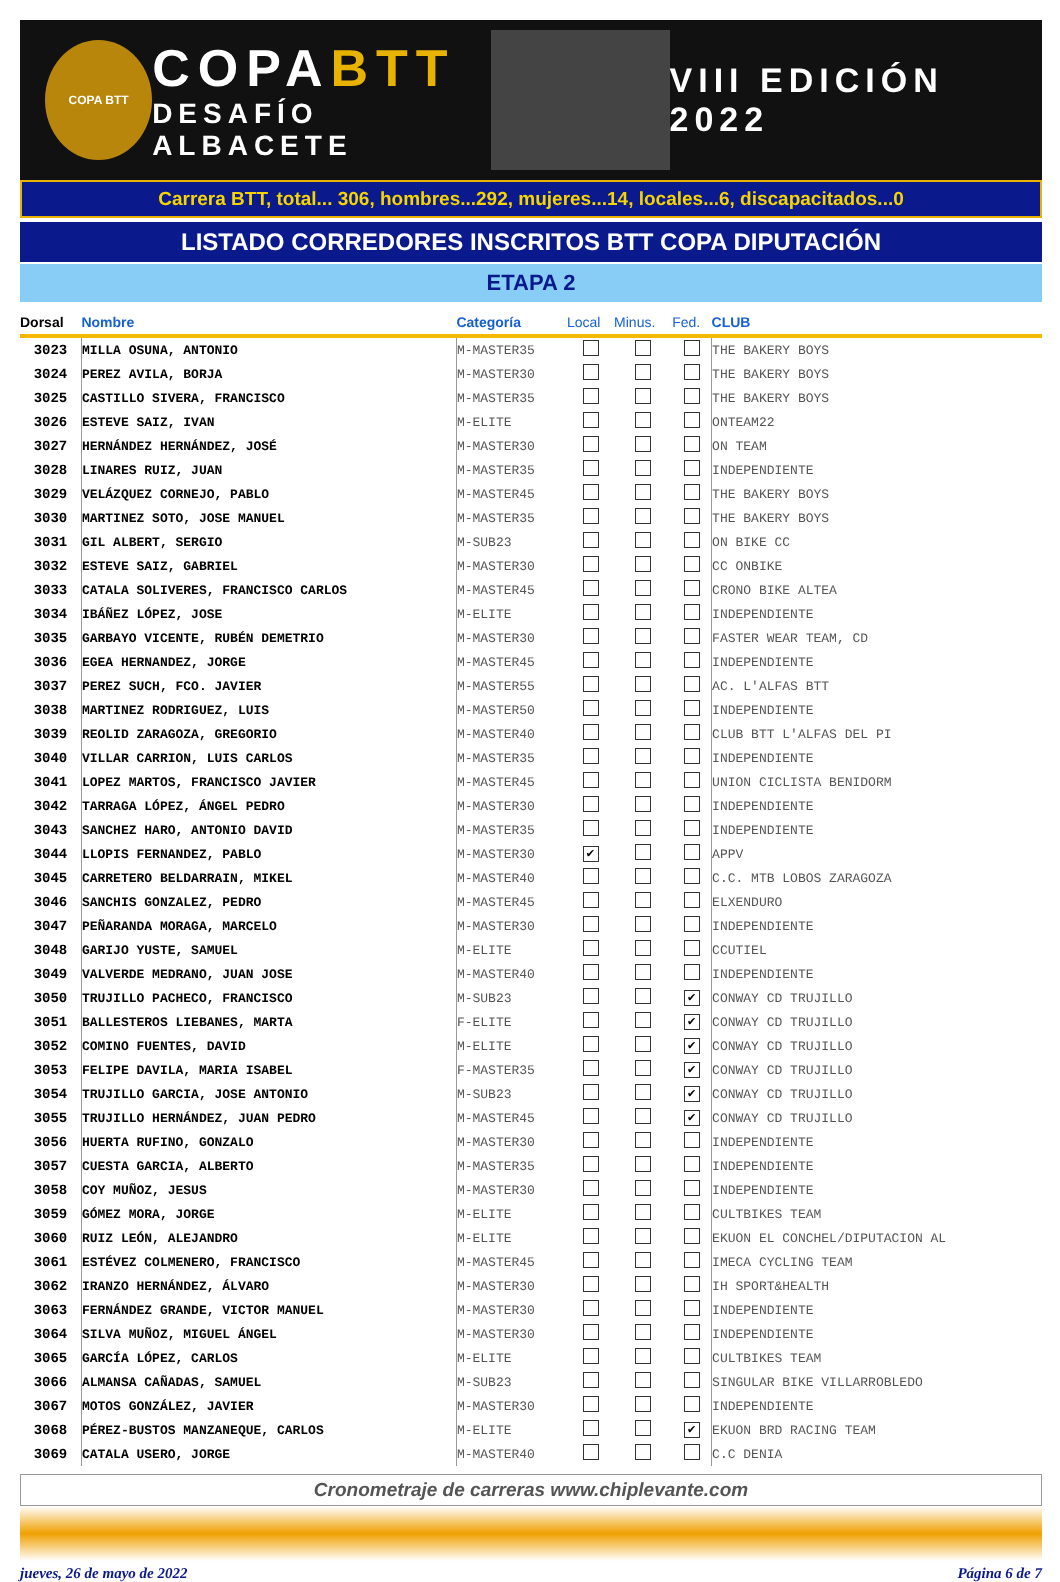COPA BTT
COPABTT
DESAFÍO ALBACETE
VIII EDICIÓN 2022
Carrera BTT, total... 306, hombres...292, mujeres...14, locales...6, discapacitados...0
LISTADO CORREDORES INSCRITOS BTT COPA DIPUTACIÓN
ETAPA 2
| Dorsal | Nombre | Categoría | Local | Minus. | Fed. | CLUB |
| --- | --- | --- | --- | --- | --- | --- |
| 3023 | MILLA OSUNA, ANTONIO | M-MASTER35 | | | | THE BAKERY BOYS |
| 3024 | PEREZ AVILA, BORJA | M-MASTER30 | | | | THE BAKERY BOYS |
| 3025 | CASTILLO SIVERA, FRANCISCO | M-MASTER35 | | | | THE BAKERY BOYS |
| 3026 | ESTEVE SAIZ, IVAN | M-ELITE | | | | ONTEAM22 |
| 3027 | HERNÁNDEZ HERNÁNDEZ, JOSÉ | M-MASTER30 | | | | ON TEAM |
| 3028 | LINARES RUIZ, JUAN | M-MASTER35 | | | | INDEPENDIENTE |
| 3029 | VELÁZQUEZ CORNEJO, PABLO | M-MASTER45 | | | | THE BAKERY BOYS |
| 3030 | MARTINEZ SOTO, JOSE MANUEL | M-MASTER35 | | | | THE BAKERY BOYS |
| 3031 | GIL ALBERT, SERGIO | M-SUB23 | | | | ON BIKE CC |
| 3032 | ESTEVE SAIZ, GABRIEL | M-MASTER30 | | | | CC ONBIKE |
| 3033 | CATALA SOLIVERES, FRANCISCO CARLOS | M-MASTER45 | | | | CRONO BIKE ALTEA |
| 3034 | IBÁÑEZ LÓPEZ, JOSE | M-ELITE | | | | INDEPENDIENTE |
| 3035 | GARBAYO VICENTE, RUBÉN DEMETRIO | M-MASTER30 | | | | FASTER WEAR TEAM, CD |
| 3036 | EGEA HERNANDEZ, JORGE | M-MASTER45 | | | | INDEPENDIENTE |
| 3037 | PEREZ SUCH, FCO. JAVIER | M-MASTER55 | | | | AC. L'ALFAS BTT |
| 3038 | MARTINEZ RODRIGUEZ, LUIS | M-MASTER50 | | | | INDEPENDIENTE |
| 3039 | REOLID ZARAGOZA, GREGORIO | M-MASTER40 | | | | CLUB BTT L'ALFAS DEL PI |
| 3040 | VILLAR CARRION, LUIS CARLOS | M-MASTER35 | | | | INDEPENDIENTE |
| 3041 | LOPEZ MARTOS, FRANCISCO JAVIER | M-MASTER45 | | | | UNION CICLISTA BENIDORM |
| 3042 | TARRAGA LÓPEZ, ÁNGEL PEDRO | M-MASTER30 | | | | INDEPENDIENTE |
| 3043 | SANCHEZ HARO, ANTONIO DAVID | M-MASTER35 | | | | INDEPENDIENTE |
| 3044 | LLOPIS FERNANDEZ, PABLO | M-MASTER30 | ✔ | | | APPV |
| 3045 | CARRETERO BELDARRAIN, MIKEL | M-MASTER40 | | | | C.C. MTB LOBOS ZARAGOZA |
| 3046 | SANCHIS GONZALEZ, PEDRO | M-MASTER45 | | | | ELXENDURO |
| 3047 | PEÑARANDA MORAGA, MARCELO | M-MASTER30 | | | | INDEPENDIENTE |
| 3048 | GARIJO YUSTE, SAMUEL | M-ELITE | | | | CCUTIEL |
| 3049 | VALVERDE MEDRANO, JUAN JOSE | M-MASTER40 | | | | INDEPENDIENTE |
| 3050 | TRUJILLO PACHECO, FRANCISCO | M-SUB23 | | | ✔ | CONWAY CD TRUJILLO |
| 3051 | BALLESTEROS LIEBANES, MARTA | F-ELITE | | | ✔ | CONWAY CD TRUJILLO |
| 3052 | COMINO FUENTES, DAVID | M-ELITE | | | ✔ | CONWAY CD TRUJILLO |
| 3053 | FELIPE DAVILA, MARIA ISABEL | F-MASTER35 | | | ✔ | CONWAY CD TRUJILLO |
| 3054 | TRUJILLO GARCIA, JOSE ANTONIO | M-SUB23 | | | ✔ | CONWAY CD TRUJILLO |
| 3055 | TRUJILLO HERNÁNDEZ, JUAN PEDRO | M-MASTER45 | | | ✔ | CONWAY CD TRUJILLO |
| 3056 | HUERTA RUFINO, GONZALO | M-MASTER30 | | | | INDEPENDIENTE |
| 3057 | CUESTA GARCIA, ALBERTO | M-MASTER35 | | | | INDEPENDIENTE |
| 3058 | COY MUÑOZ, JESUS | M-MASTER30 | | | | INDEPENDIENTE |
| 3059 | GÓMEZ MORA, JORGE | M-ELITE | | | | CULTBIKES TEAM |
| 3060 | RUIZ LEÓN, ALEJANDRO | M-ELITE | | | | EKUON EL CONCHEL/DIPUTACION AL |
| 3061 | ESTÉVEZ COLMENERO, FRANCISCO | M-MASTER45 | | | | IMECA CYCLING TEAM |
| 3062 | IRANZO HERNÁNDEZ, ÁLVARO | M-MASTER30 | | | | IH SPORT&HEALTH |
| 3063 | FERNÁNDEZ GRANDE, VICTOR MANUEL | M-MASTER30 | | | | INDEPENDIENTE |
| 3064 | SILVA MUÑOZ, MIGUEL ÁNGEL | M-MASTER30 | | | | INDEPENDIENTE |
| 3065 | GARCÍA LÓPEZ, CARLOS | M-ELITE | | | | CULTBIKES TEAM |
| 3066 | ALMANSA CAÑADAS, SAMUEL | M-SUB23 | | | | SINGULAR BIKE VILLARROBLEDO |
| 3067 | MOTOS GONZÁLEZ, JAVIER | M-MASTER30 | | | | INDEPENDIENTE |
| 3068 | PÉREZ-BUSTOS MANZANEQUE, CARLOS | M-ELITE | | | ✔ | EKUON BRD RACING TEAM |
| 3069 | CATALA USERO, JORGE | M-MASTER40 | | | | C.C DENIA |
Cronometraje de carreras www.chiplevante.com
jueves, 26 de mayo de 2022 Página 6 de 7